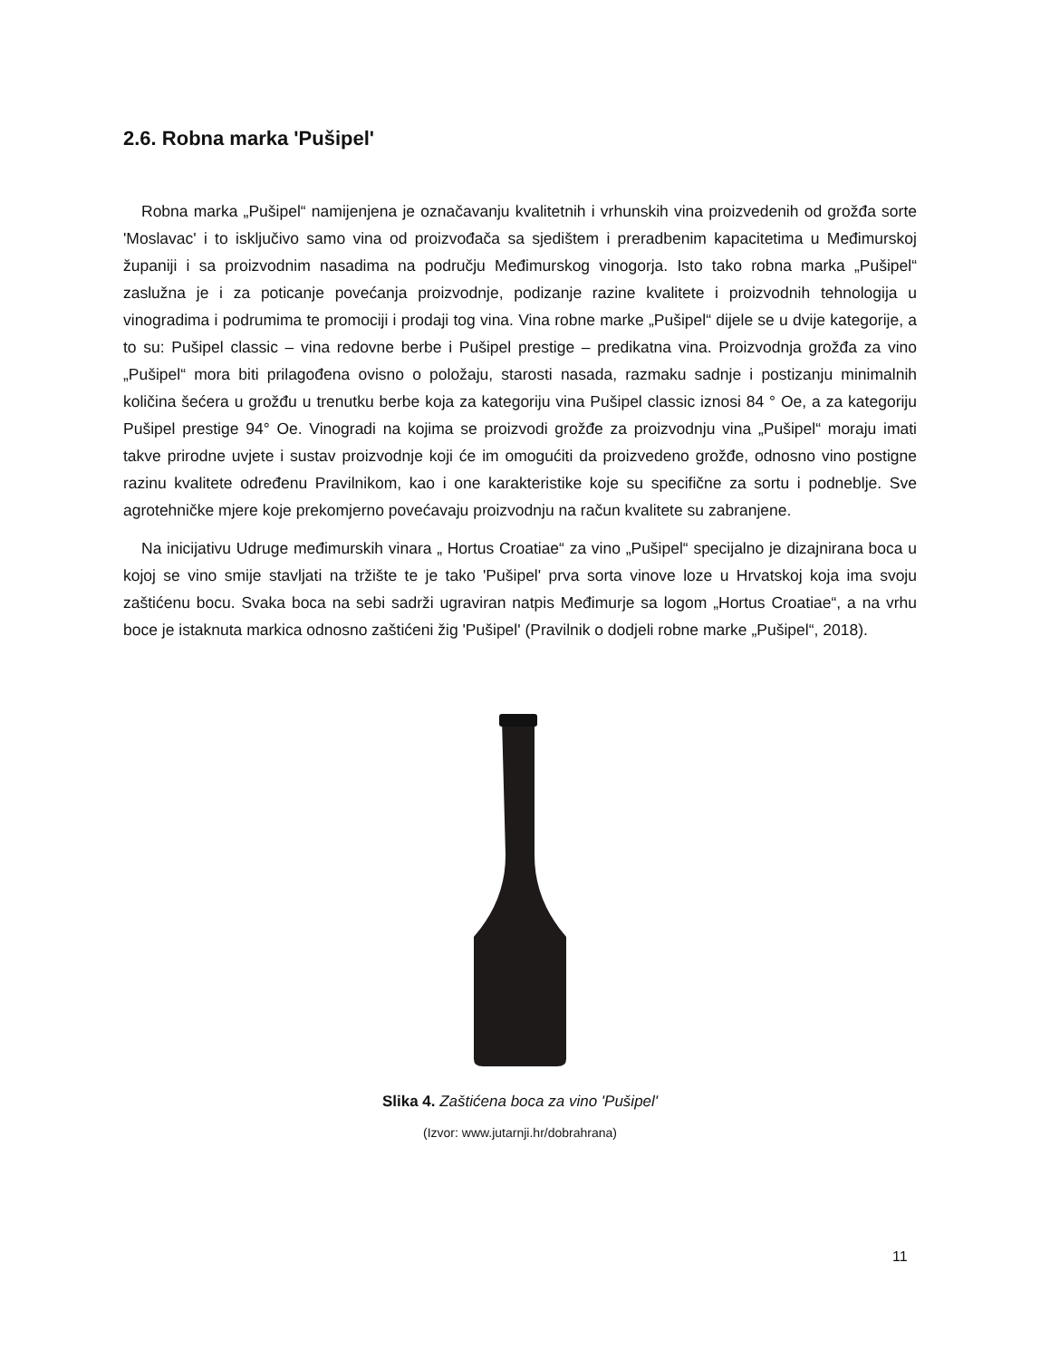2.6. Robna marka 'Pušipel'
Robna marka „Pušipel“ namijenjena je označavanju kvalitetnih i vrhunskih vina proizvedenih od grožđa sorte 'Moslavac' i to isključivo samo vina od proizvođača sa sjedištem i preradbenim kapacitetima u Međimurskoj županiji i sa proizvodnim nasadima na području Međimurskog vinogorja. Isto tako robna marka „Pušipel“ zaslužna je i za poticanje povećanja proizvodnje, podizanje razine kvalitete i proizvodnih tehnologija u vinogradima i podrumima te promociji i prodaji tog vina. Vina robne marke „Pušipel“ dijele se u dvije kategorije, a to su: Pušipel classic – vina redovne berbe i Pušipel prestige – predikatna vina. Proizvodnja grožđa za vino „Pušipel“ mora biti prilagođena ovisno o položaju, starosti nasada, razmaku sadnje i postizanju minimalnih količina šećera u grožđu u trenutku berbe koja za kategoriju vina Pušipel classic iznosi 84 ° Oe, a za kategoriju Pušipel prestige 94° Oe. Vinogradi na kojima se proizvodi grožđe za proizvodnju vina „Pušipel“ moraju imati takve prirodne uvjete i sustav proizvodnje koji će im omogućiti da proizvedeno grožđe, odnosno vino postigne razinu kvalitete određenu Pravilnikom, kao i one karakteristike koje su specifične za sortu i podneblje. Sve agrotehničke mjere koje prekomjerno povećavaju proizvodnju na račun kvalitete su zabranjene.
Na inicijativu Udruge međimurskih vinara „ Hortus Croatiae“ za vino „Pušipel“ specijalno je dizajnirana boca u kojoj se vino smije stavljati na tržište te je tako 'Pušipel' prva sorta vinove loze u Hrvatskoj koja ima svoju zaštićenu bocu. Svaka boca na sebi sadrži ugraviran natpis Međimurje sa logom „Hortus Croatiae“, a na vrhu boce je istaknuta markica odnosno zaštićeni žig 'Pušipel' (Pravilnik o dodjeli robne marke „Pušipel“, 2018).
Slika 4. Zaštićena boca za vino 'Pušipel'
(Izvor: www.jutarnji.hr/dobrahrana)
11